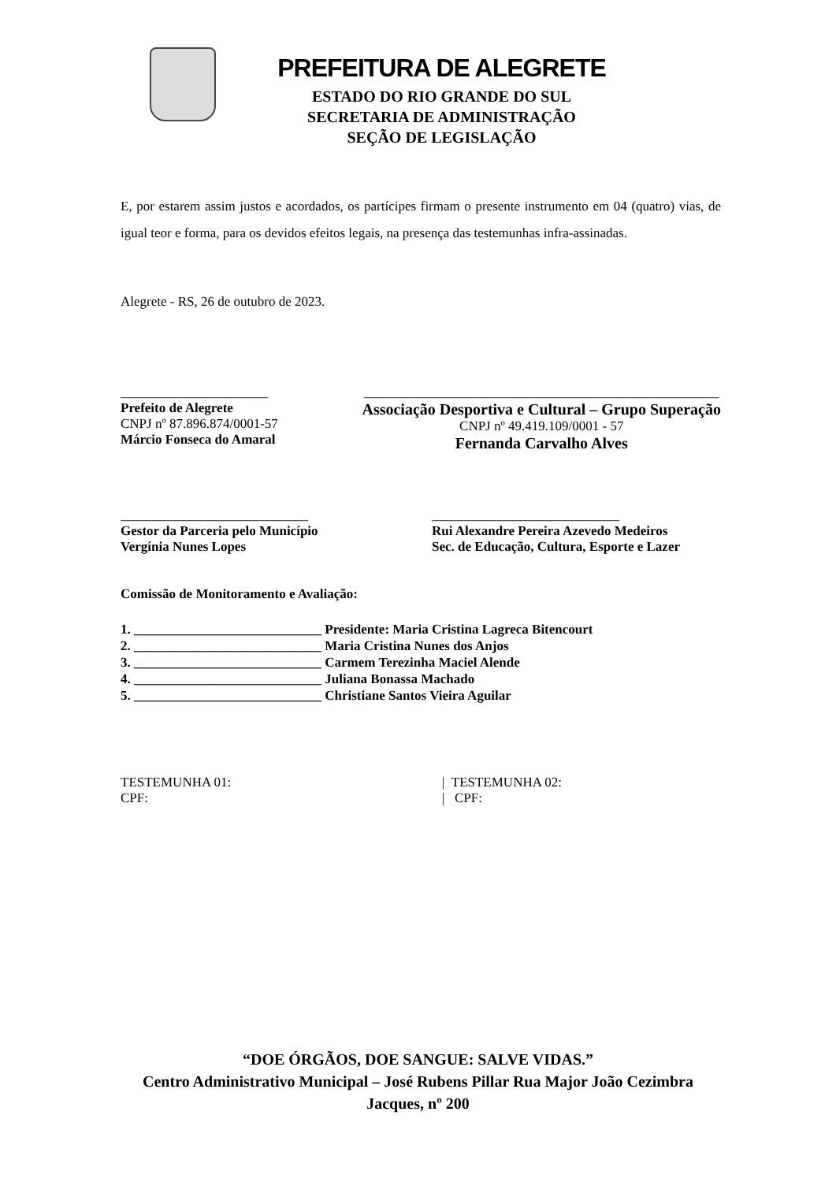PREFEITURA DE ALEGRETE
ESTADO DO RIO GRANDE DO SUL
SECRETARIA DE ADMINISTRAÇÃO
SEÇÃO DE LEGISLAÇÃO
E, por estarem assim justos e acordados, os partícipes firmam o presente instrumento em 04 (quatro) vias, de igual teor e forma, para os devidos efeitos legais, na presença das testemunhas infra-assinadas.
Alegrete - RS, 26 de outubro de 2023.
______________________
Prefeito de Alegrete
CNPJ nº 87.896.874/0001-57
Márcio Fonseca do Amaral
_____________________________________________________
Associação Desportiva e Cultural – Grupo Superação
CNPJ nº 49.419.109/0001 - 57
Fernanda Carvalho Alves
____________________________
Gestor da Parceria pelo Município
Vergínia Nunes Lopes
____________________________
Rui Alexandre Pereira Azevedo Medeiros
Sec. de Educação, Cultura, Esporte e Lazer
Comissão de Monitoramento e Avaliação:
1. ____________________________ Presidente: Maria Cristina Lagreca Bitencourt
2. ____________________________ Maria Cristina Nunes dos Anjos
3. ____________________________ Carmem Terezinha Maciel Alende
4. ____________________________ Juliana Bonassa Machado
5. ____________________________ Christiane Santos Vieira Aguilar
TESTEMUNHA 01:
CPF:
| TESTEMUNHA 02:
| CPF:
“DOE ÓRGÃOS, DOE SANGUE: SALVE VIDAS.”
Centro Administrativo Municipal – José Rubens Pillar Rua Major João Cezimbra
Jacques, nº 200